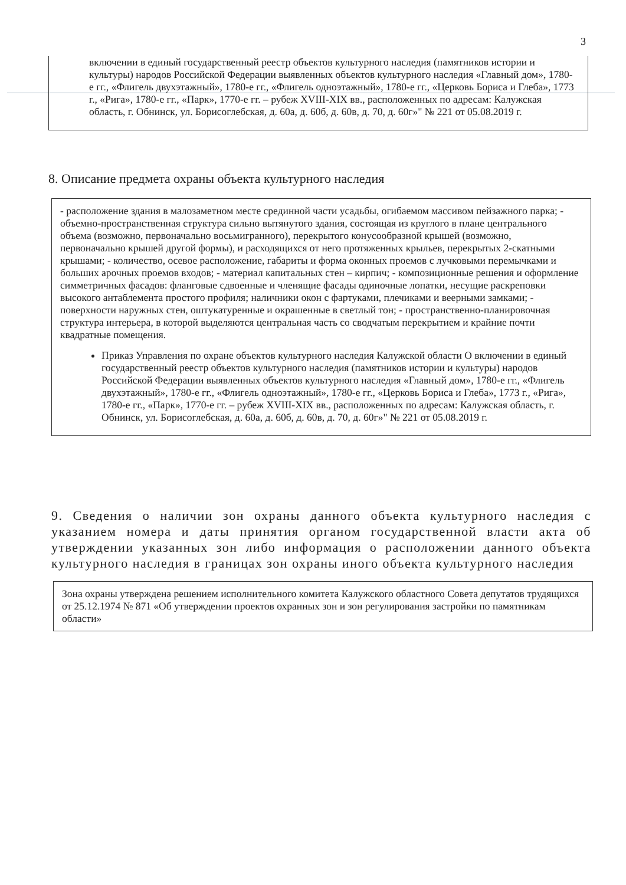3
включении в единый государственный реестр объектов культурного наследия (памятников истории и культуры) народов Российской Федерации выявленных объектов культурного наследия «Главный дом», 1780-е гг., «Флигель двухэтажный», 1780-е гг., «Флигель одноэтажный», 1780-е гг., «Церковь Бориса и Глеба», 1773 г., «Рига», 1780-е гг., «Парк», 1770-е гг. – рубеж XVIII-XIX вв., расположенных по адресам: Калужская область, г. Обнинск, ул. Борисоглебская, д. 60а, д. 60б, д. 60в, д. 70, д. 60г»" № 221 от 05.08.2019 г.
8. Описание предмета охраны объекта культурного наследия
- расположение здания в малозаметном месте срединной части усадьбы, огибаемом массивом пейзажного парка; - объемно-пространственная структура сильно вытянутого здания, состоящая из круглого в плане центрального объема (возможно, первоначально восьмигранного), перекрытого конусообразной крышей (возможно, первоначально крышей другой формы), и расходящихся от него протяженных крыльев, перекрытых 2-скатными крышами; - количество, осевое расположение, габариты и форма оконных проемов с лучковыми перемычками и больших арочных проемов входов; - материал капитальных стен – кирпич; - композиционные решения и оформление симметричных фасадов: фланговые сдвоенные и членящие фасады одиночные лопатки, несущие раскреповки высокого антаблемента простого профиля; наличники окон с фартуками, плечиками и веерными замками; - поверхности наружных стен, оштукатуренные и окрашенные в светлый тон; - пространственно-планировочная структура интерьера, в которой выделяются центральная часть со сводчатым перекрытием и крайние почти квадратные помещения.
Приказ Управления по охране объектов культурного наследия Калужской области О включении в единый государственный реестр объектов культурного наследия (памятников истории и культуры) народов Российской Федерации выявленных объектов культурного наследия «Главный дом», 1780-е гг., «Флигель двухэтажный», 1780-е гг., «Флигель одноэтажный», 1780-е гг., «Церковь Бориса и Глеба», 1773 г., «Рига», 1780-е гг., «Парк», 1770-е гг. – рубеж XVIII-XIX вв., расположенных по адресам: Калужская область, г. Обнинск, ул. Борисоглебская, д. 60а, д. 60б, д. 60в, д. 70, д. 60г»" № 221 от 05.08.2019 г.
9. Сведения о наличии зон охраны данного объекта культурного наследия с указанием номера и даты принятия органом государственной власти акта об утверждении указанных зон либо информация о расположении данного объекта культурного наследия в границах зон охраны иного объекта культурного наследия
Зона охраны утверждена решением исполнительного комитета Калужского областного Совета депутатов трудящихся от 25.12.1974 № 871 «Об утверждении проектов охранных зон и зон регулирования застройки по памятникам области»